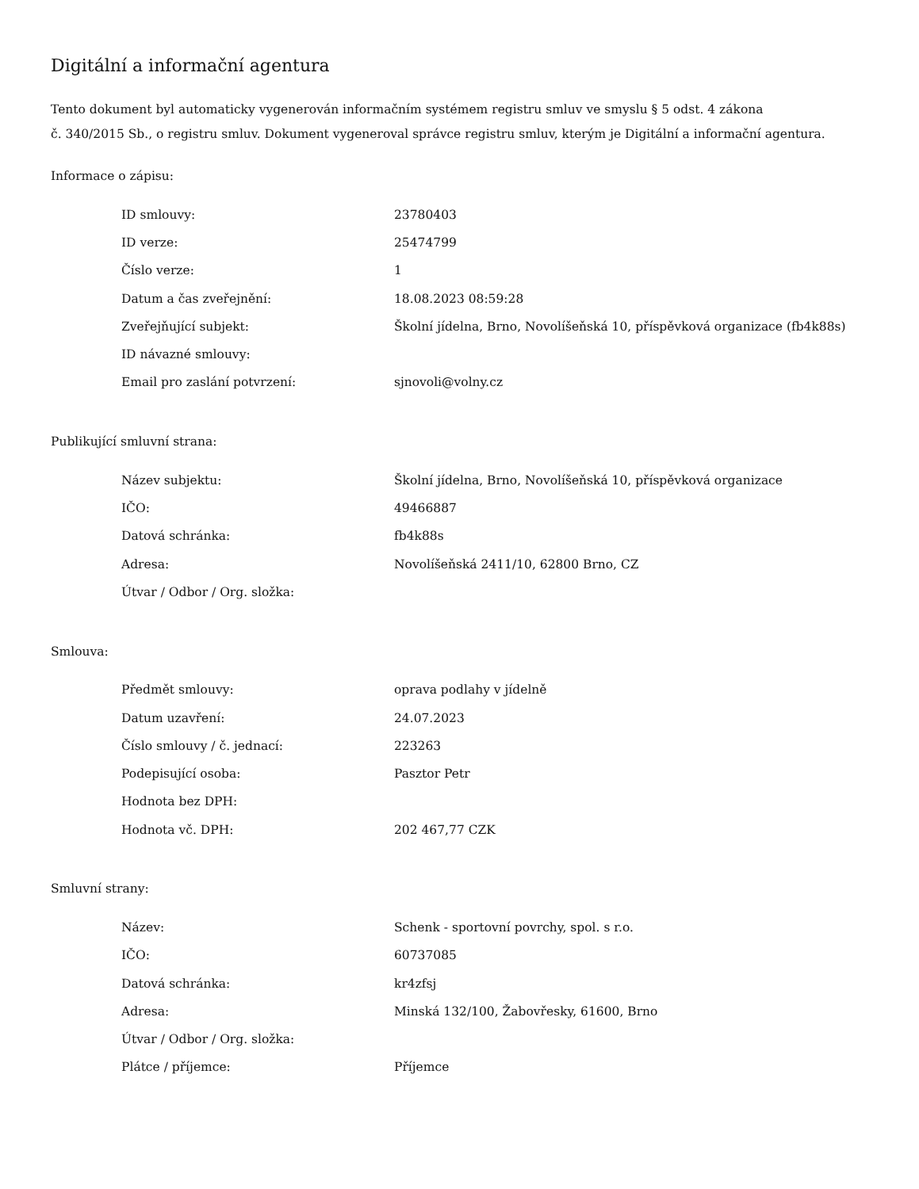Digitální a informační agentura
Tento dokument byl automaticky vygenerován informačním systémem registru smluv ve smyslu § 5 odst. 4 zákona
č. 340/2015 Sb., o registru smluv. Dokument vygeneroval správce registru smluv, kterým je Digitální a informační agentura.
Informace o zápisu:
| ID smlouvy: | 23780403 |
| ID verze: | 25474799 |
| Číslo verze: | 1 |
| Datum a čas zveřejnění: | 18.08.2023 08:59:28 |
| Zveřejňující subjekt: | Školní jídelna, Brno, Novolíšeňská 10, příspěvková organizace (fb4k88s) |
| ID návazné smlouvy: | |
| Email pro zaslání potvrzení: | sjnovoli@volny.cz |
Publikující smluvní strana:
| Název subjektu: | Školní jídelna, Brno, Novolíšeňská 10, příspěvková organizace |
| IČO: | 49466887 |
| Datová schránka: | fb4k88s |
| Adresa: | Novolíšeňská 2411/10, 62800 Brno, CZ |
| Útvar / Odbor / Org. složka: | |
Smlouva:
| Předmět smlouvy: | oprava podlahy v jídelně |
| Datum uzavření: | 24.07.2023 |
| Číslo smlouvy / č. jednací: | 223263 |
| Podepisující osoba: | Pasztor Petr |
| Hodnota bez DPH: | |
| Hodnota vč. DPH: | 202 467,77 CZK |
Smluvní strany:
| Název: | Schenk - sportovní povrchy, spol. s r.o. |
| IČO: | 60737085 |
| Datová schránka: | kr4zfsj |
| Adresa: | Minská 132/100, Žabovřesky, 61600, Brno |
| Útvar / Odbor / Org. složka: | |
| Plátce / příjemce: | Příjemce |